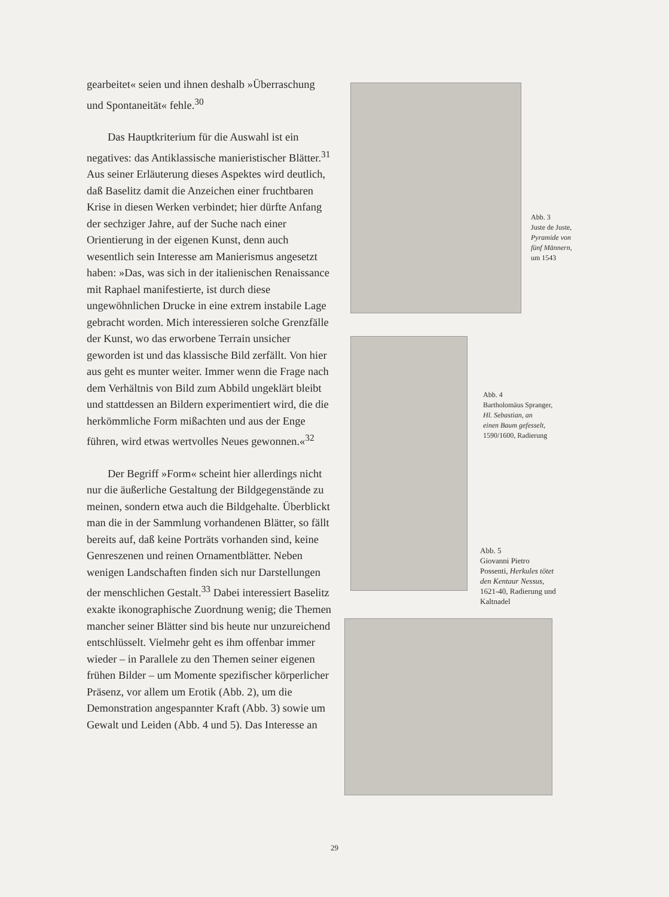gearbeitet« seien und ihnen deshalb »Überraschung und Spontaneität« fehle.<sup>30</sup>
Das Hauptkriterium für die Auswahl ist ein negatives: das Antiklassische manieristischer Blätter.<sup>31</sup> Aus seiner Erläuterung dieses Aspektes wird deutlich, daß Baselitz damit die Anzeichen einer fruchtbaren Krise in diesen Werken verbindet; hier dürfte Anfang der sechziger Jahre, auf der Suche nach einer Orientierung in der eigenen Kunst, denn auch wesentlich sein Interesse am Manierismus angesetzt haben: »Das, was sich in der italienischen Renaissance mit Raphael manifestierte, ist durch diese ungewöhnlichen Drucke in eine extrem instabile Lage gebracht worden. Mich interessieren solche Grenzfälle der Kunst, wo das erworbene Terrain unsicher geworden ist und das klassische Bild zerfällt. Von hier aus geht es munter weiter. Immer wenn die Frage nach dem Verhältnis von Bild zum Abbild ungeklärt bleibt und stattdessen an Bildern experimentiert wird, die die herkömmliche Form mißachten und aus der Enge führen, wird etwas wertvolles Neues gewonnen.«<sup>32</sup>
Der Begriff »Form« scheint hier allerdings nicht nur die äußerliche Gestaltung der Bildgegenstände zu meinen, sondern etwa auch die Bildgehalte. Überblickt man die in der Sammlung vorhandenen Blätter, so fällt bereits auf, daß keine Porträts vorhanden sind, keine Genreszenen und reinen Ornamentblätter. Neben wenigen Landschaften finden sich nur Darstellungen der menschlichen Gestalt.<sup>33</sup> Dabei interessiert Baselitz exakte ikonographische Zuordnung wenig; die Themen mancher seiner Blätter sind bis heute nur unzureichend entschlüsselt. Vielmehr geht es ihm offenbar immer wieder – in Parallele zu den Themen seiner eigenen frühen Bilder – um Momente spezifischer körperlicher Präsenz, vor allem um Erotik (Abb. 2), um die Demonstration angespannter Kraft (Abb. 3) sowie um Gewalt und Leiden (Abb. 4 und 5). Das Interesse an
Abb. 3
Juste de Juste,
Pyramide von
fünf Männern,
um 1543
Abb. 4
Bartholomäus Spranger,
Hl. Sebastian, an
einen Baum gefesselt,
1590/1600, Radierung
Abb. 5
Giovanni Pietro
Possenti, Herkules tötet
den Kentaur Nessus,
1621-40, Radierung und
Kaltnadel
29